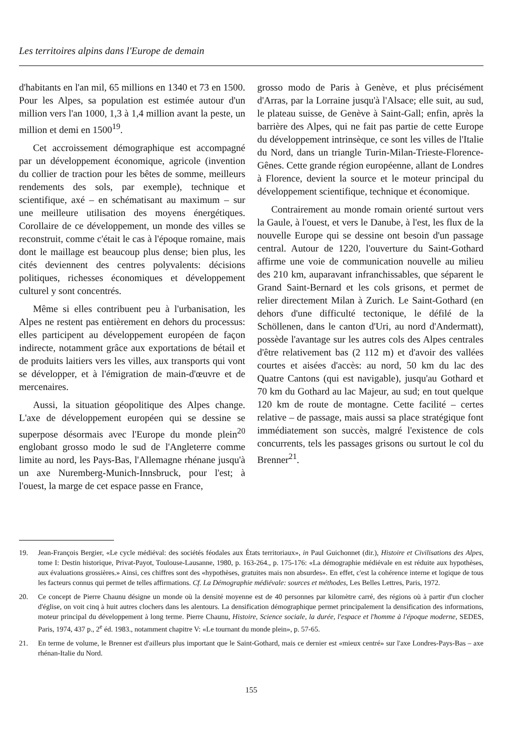Les territoires alpins dans l'Europe de demain
d'habitants en l'an mil, 65 millions en 1340 et 73 en 1500. Pour les Alpes, sa population est estimée autour d'un million vers l'an 1000, 1,3 à 1,4 million avant la peste, un million et demi en 1500<sup>19</sup>.
Cet accroissement démographique est accompagné par un développement économique, agricole (invention du collier de traction pour les bêtes de somme, meilleurs rendements des sols, par exemple), technique et scientifique, axé – en schématisant au maximum – sur une meilleure utilisation des moyens énergétiques. Corollaire de ce développement, un monde des villes se reconstruit, comme c'était le cas à l'époque romaine, mais dont le maillage est beaucoup plus dense; bien plus, les cités deviennent des centres polyvalents: décisions politiques, richesses économiques et développement culturel y sont concentrés.
Même si elles contribuent peu à l'urbanisation, les Alpes ne restent pas entièrement en dehors du processus: elles participent au développement européen de façon indirecte, notamment grâce aux exportations de bétail et de produits laitiers vers les villes, aux transports qui vont se développer, et à l'émigration de main-d'œuvre et de mercenaires.
Aussi, la situation géopolitique des Alpes change. L'axe de développement européen qui se dessine se superpose désormais avec l'Europe du monde plein<sup>20</sup> englobant grosso modo le sud de l'Angleterre comme limite au nord, les Pays-Bas, l'Allemagne rhénane jusqu'à un axe Nuremberg-Munich-Innsbruck, pour l'est; à l'ouest, la marge de cet espace passe en France,
grosso modo de Paris à Genève, et plus précisément d'Arras, par la Lorraine jusqu'à l'Alsace; elle suit, au sud, le plateau suisse, de Genève à Saint-Gall; enfin, après la barrière des Alpes, qui ne fait pas partie de cette Europe du développement intrinsèque, ce sont les villes de l'Italie du Nord, dans un triangle Turin-Milan-Trieste-Florence-Gênes. Cette grande région européenne, allant de Londres à Florence, devient la source et le moteur principal du développement scientifique, technique et économique.
Contrairement au monde romain orienté surtout vers la Gaule, à l'ouest, et vers le Danube, à l'est, les flux de la nouvelle Europe qui se dessine ont besoin d'un passage central. Autour de 1220, l'ouverture du Saint-Gothard affirme une voie de communication nouvelle au milieu des 210 km, auparavant infranchissables, que séparent le Grand Saint-Bernard et les cols grisons, et permet de relier directement Milan à Zurich. Le Saint-Gothard (en dehors d'une difficulté tectonique, le défilé de la Schöllenen, dans le canton d'Uri, au nord d'Andermatt), possède l'avantage sur les autres cols des Alpes centrales d'être relativement bas (2 112 m) et d'avoir des vallées courtes et aisées d'accès: au nord, 50 km du lac des Quatre Cantons (qui est navigable), jusqu'au Gothard et 70 km du Gothard au lac Majeur, au sud; en tout quelque 120 km de route de montagne. Cette facilité – certes relative – de passage, mais aussi sa place stratégique font immédiatement son succès, malgré l'existence de cols concurrents, tels les passages grisons ou surtout le col du Brenner<sup>21</sup>.
19. Jean-François Bergier, «Le cycle médiéval: des sociétés féodales aux États territoriaux», in Paul Guichonnet (dir.), Histoire et Civilisations des Alpes, tome I: Destin historique, Privat-Payot, Toulouse-Lausanne, 1980, p. 163-264., p. 175-176: «La démographie médiévale en est réduite aux hypothèses, aux évaluations grossières.» Ainsi, ces chiffres sont des «hypothèses, gratuites mais non absurdes». En effet, c'est la cohérence interne et logique de tous les facteurs connus qui permet de telles affirmations. Cf. La Démographie médiévale: sources et méthodes, Les Belles Lettres, Paris, 1972.
20. Ce concept de Pierre Chaunu désigne un monde où la densité moyenne est de 40 personnes par kilomètre carré, des régions où à partir d'un clocher d'église, on voit cinq à huit autres clochers dans les alentours. La densification démographique permet principalement la densification des informations, moteur principal du développement à long terme. Pierre Chaunu, Histoire, Science sociale, la durée, l'espace et l'homme à l'époque moderne, SEDES, Paris, 1974, 437 p., 2<sup>e</sup> éd. 1983., notamment chapitre V: «Le tournant du monde plein», p. 57-65.
21. En terme de volume, le Brenner est d'ailleurs plus important que le Saint-Gothard, mais ce dernier est «mieux centré» sur l'axe Londres-Pays-Bas – axe rhénan-Italie du Nord.
155